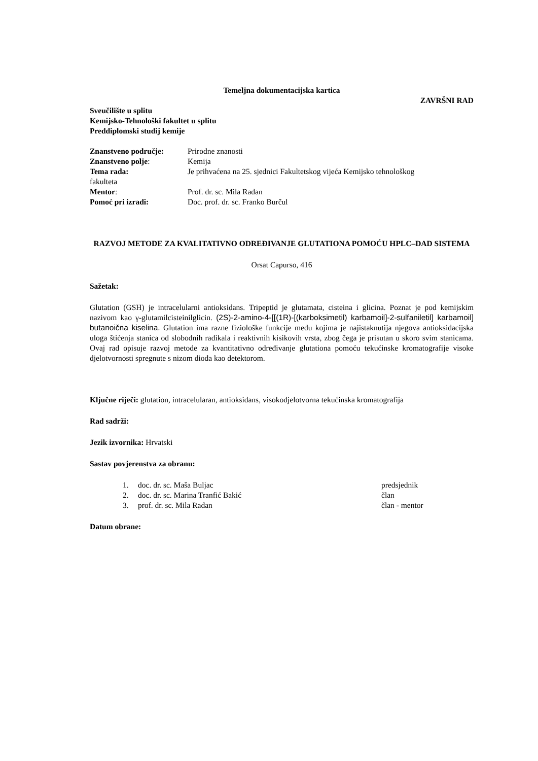Temeljna dokumentacijska kartica
ZAVRŠNI RAD
Sveučilište u splitu
Kemijsko-Tehnološki fakultet u splitu
Preddiplomski studij kemije
Znanstveno područje: Prirodne znanosti
Znanstveno polje: Kemija
Tema rada: Je prihvaćena na 25. sjednici Fakultetskog vijeća Kemijsko tehnološkog
fakulteta
Mentor: Prof. dr. sc. Mila Radan
Pomoć pri izradi: Doc. prof. dr. sc. Franko Burčul
RAZVOJ METODE ZA KVALITATIVNO ODREĐIVANJE GLUTATIONA POMOĆU HPLC–DAD SISTEMA
Orsat Capurso, 416
Sažetak:
Glutation (GSH) je intracelularni antioksidans. Tripeptid je glutamata, cisteina i glicina. Poznat je pod kemijskim nazivom kao γ-glutamilcisteinilglicin. (2S)-2-amino-4-[[(1R)-[(karboksimetil) karbamoil]-2-sulfaniletil] karbamoil] butanoična kiselina. Glutation ima razne fiziološke funkcije među kojima je najistaknutija njegova antioksidacijska uloga štićenja stanica od slobodnih radikala i reaktivnih kisikovih vrsta, zbog čega je prisutan u skoro svim stanicama. Ovaj rad opisuje razvoj metode za kvantitativno određivanje glutationa pomoću tekućinske kromatografije visoke djelotvornosti spregnute s nizom dioda kao detektorom.
Ključne riječi: glutation, intracelularan, antioksidans, visokodjelotvorna tekućinska kromatografija
Rad sadrži:
Jezik izvornika: Hrvatski
Sastav povjerenstva za obranu:
1. doc. dr. sc. Maša Buljac predsjednik
2. doc. dr. sc. Marina Tranfić Bakić član
3. prof. dr. sc. Mila Radan član - mentor
Datum obrane: